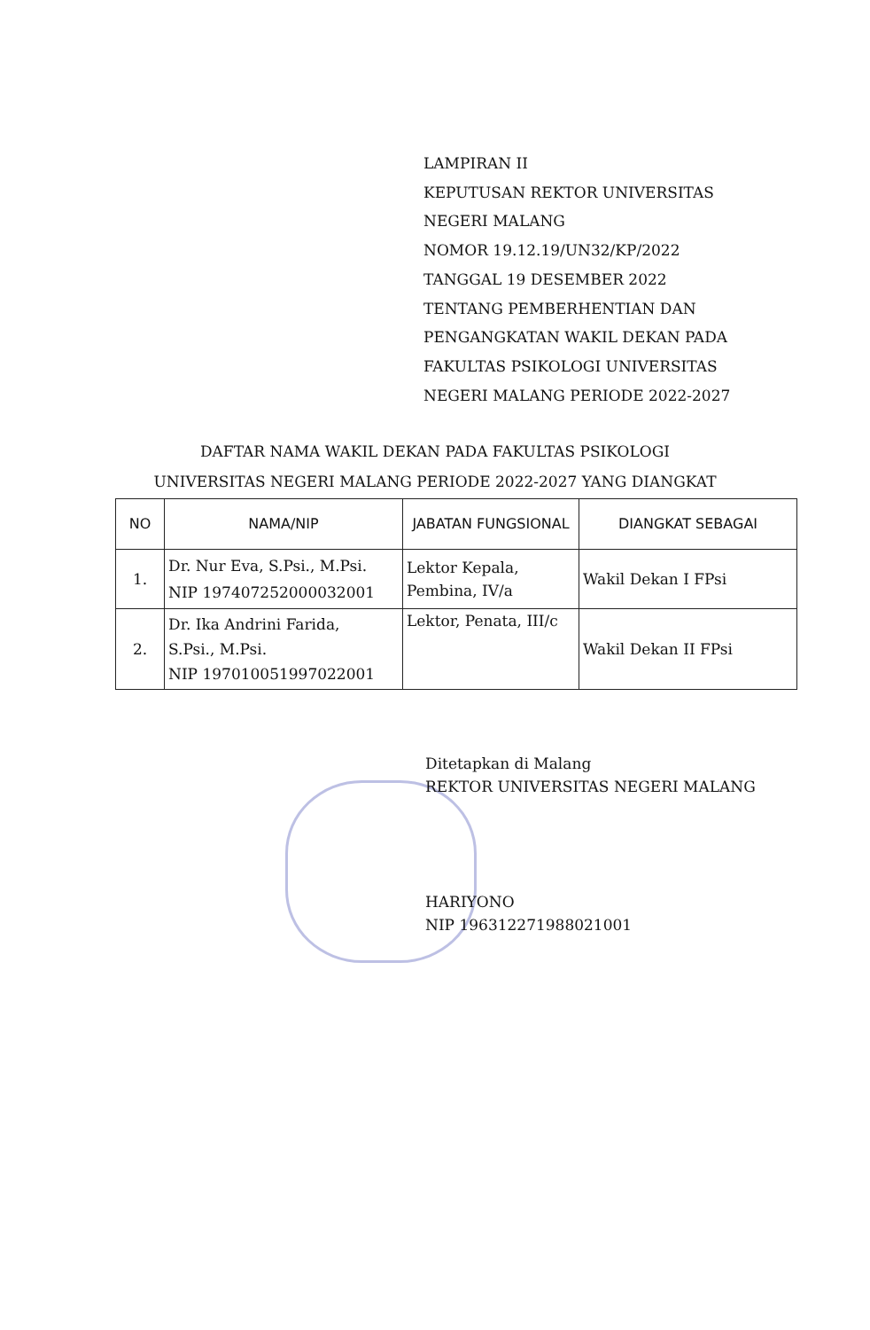LAMPIRAN II
KEPUTUSAN REKTOR UNIVERSITAS
NEGERI MALANG
NOMOR 19.12.19/UN32/KP/2022
TANGGAL 19 DESEMBER 2022
TENTANG PEMBERHENTIAN DAN
PENGANGKATAN WAKIL DEKAN PADA
FAKULTAS PSIKOLOGI UNIVERSITAS
NEGERI MALANG PERIODE 2022-2027
DAFTAR NAMA WAKIL DEKAN PADA FAKULTAS PSIKOLOGI
UNIVERSITAS NEGERI MALANG PERIODE 2022-2027 YANG DIANGKAT
| NO | NAMA/NIP | JABATAN FUNGSIONAL | DIANGKAT SEBAGAI |
| --- | --- | --- | --- |
| 1. | Dr. Nur Eva, S.Psi., M.Psi. NIP 197407252000032001 | Lektor Kepala, Pembina, IV/a | Wakil Dekan I FPsi |
| 2. | Dr. Ika Andrini Farida, S.Psi., M.Psi. NIP 197010051997022001 | Lektor, Penata, III/c | Wakil Dekan II FPsi |
Ditetapkan di Malang
REKTOR UNIVERSITAS NEGERI MALANG
HARIYONO
NIP 196312271988021001